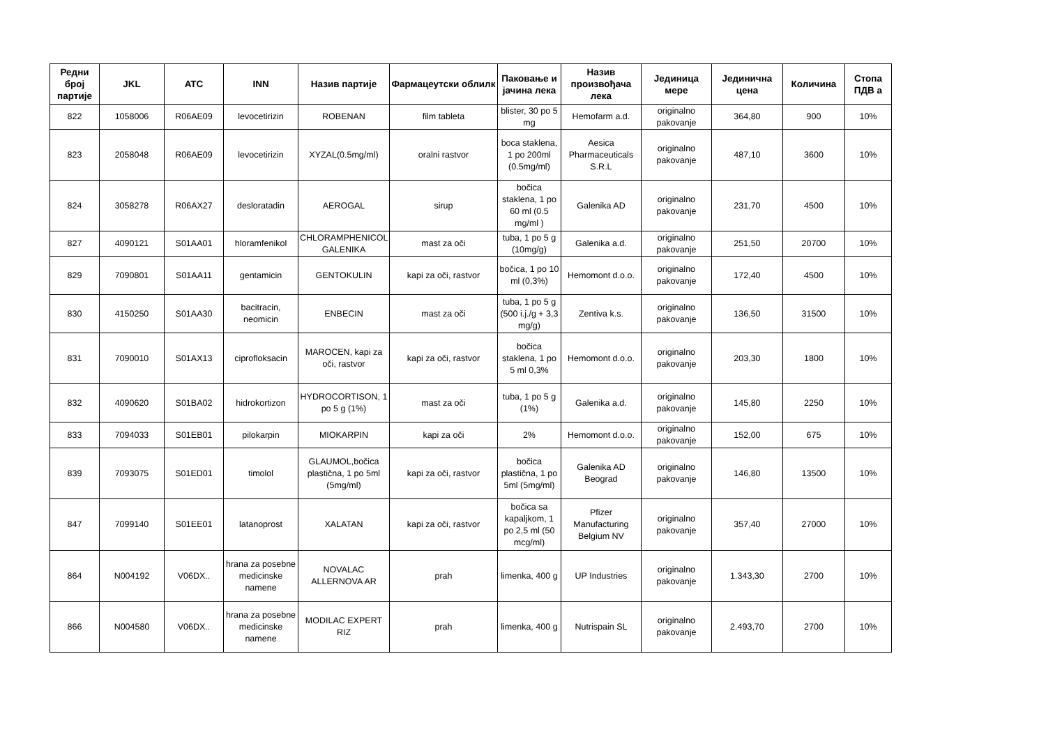| Редни број партије | JKL | ATC | INN | Назив партије | Фармацеутски облилк | Паковање и јачина лека | Назив произвођача лека | Јединица мере | Јединична цена | Количина | Стопа ПДВ а |
| --- | --- | --- | --- | --- | --- | --- | --- | --- | --- | --- | --- |
| 822 | 1058006 | R06AE09 | levocetirizin | ROBENAN | film tableta | blister, 30 po 5 mg | Hemofarm a.d. | originalno pakovanje | 364,80 | 900 | 10% |
| 823 | 2058048 | R06AE09 | levocetirizin | XYZAL(0.5mg/ml) | oralni rastvor | boca staklena, 1 po 200ml (0.5mg/ml) | Aesica Pharmaceuticals S.R.L | originalno pakovanje | 487,10 | 3600 | 10% |
| 824 | 3058278 | R06AX27 | desloratadin | AEROGAL | sirup | bočica staklena, 1 po 60 ml (0.5 mg/ml ) | Galenika AD | originalno pakovanje | 231,70 | 4500 | 10% |
| 827 | 4090121 | S01AA01 | hloramfenikol | CHLORAMPHENICOL GALENIKA | mast za oči | tuba, 1 po 5 g (10mg/g) | Galenika a.d. | originalno pakovanje | 251,50 | 20700 | 10% |
| 829 | 7090801 | S01AA11 | gentamicin | GENTOKULIN | kapi za oči, rastvor | bočica, 1 po 10 ml (0,3%) | Hemomont d.o.o. | originalno pakovanje | 172,40 | 4500 | 10% |
| 830 | 4150250 | S01AA30 | bacitracin, neomicin | ENBECIN | mast za oči | tuba, 1 po 5 g (500 i.j./g + 3,3 mg/g) | Zentiva k.s. | originalno pakovanje | 136,50 | 31500 | 10% |
| 831 | 7090010 | S01AX13 | ciprofloksacin | MAROCEN, kapi za oči, rastvor | kapi za oči, rastvor | bočica staklena, 1 po 5 ml 0,3% | Hemomont d.o.o. | originalno pakovanje | 203,30 | 1800 | 10% |
| 832 | 4090620 | S01BA02 | hidrokortizon | HYDROCORTISON, 1 po 5 g (1%) | mast za oči | tuba, 1 po 5 g (1%) | Galenika a.d. | originalno pakovanje | 145,80 | 2250 | 10% |
| 833 | 7094033 | S01EB01 | pilokarpin | MIOKARPIN | kapi za oči | 2% | Hemomont d.o.o. | originalno pakovanje | 152,00 | 675 | 10% |
| 839 | 7093075 | S01ED01 | timolol | GLAUMOL,bočica plastična, 1 po 5ml (5mg/ml) | kapi za oči, rastvor | bočica plastična, 1 po 5ml (5mg/ml) | Galenika AD Beograd | originalno pakovanje | 146,80 | 13500 | 10% |
| 847 | 7099140 | S01EE01 | latanoprost | XALATAN | kapi za oči, rastvor | bočica sa kapaljkom, 1 po 2,5 ml (50 mcg/ml) | Pfizer Manufacturing Belgium NV | originalno pakovanje | 357,40 | 27000 | 10% |
| 864 | N004192 | V06DX.. | hrana za posebne medicinske namene | NOVALAC ALLERNOVA AR | prah | limenka, 400 g | UP Industries | originalno pakovanje | 1.343,30 | 2700 | 10% |
| 866 | N004580 | V06DX.. | hrana za posebne medicinske namene | MODILAC EXPERT RIZ | prah | limenka, 400 g | Nutrispain SL | originalno pakovanje | 2.493,70 | 2700 | 10% |